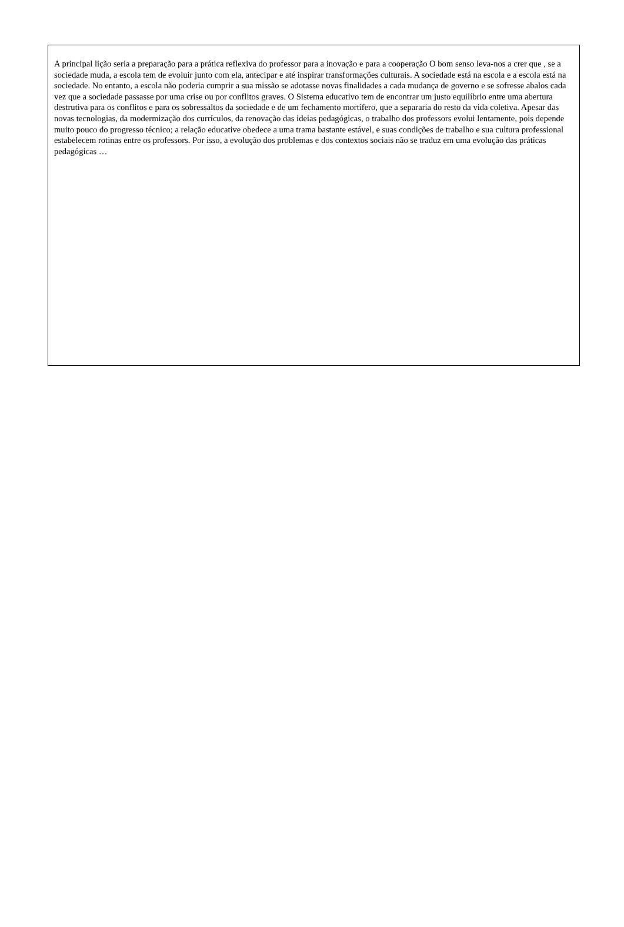A principal lição seria a preparação para a prática reflexiva do professor para a inovação e para a cooperação O bom senso leva-nos a crer que , se a sociedade muda, a escola tem de evoluir junto com ela, antecipar e até inspirar transformações culturais. A sociedade está na escola e a escola está na sociedade. No entanto, a escola não poderia cumprir a sua missão se adotasse novas finalidades a cada mudança de governo e se sofresse abalos cada vez que a sociedade passasse por uma crise ou por conflitos graves. O Sistema educativo tem de encontrar um justo equilíbrio entre uma abertura destrutiva para os conflitos e para os sobressaltos da sociedade e de um fechamento mortífero, que a separaria do resto da vida coletiva. Apesar das novas tecnologias, da modermização dos currículos, da renovação das ideias pedagógicas, o trabalho dos professors evolui lentamente, pois depende muito pouco do progresso técnico; a relação educative obedece a uma trama bastante estável, e suas condições de trabalho e sua cultura professional estabelecem rotinas entre os professors. Por isso, a evolução dos problemas e dos contextos sociais não se traduz em uma evolução das práticas pedagógicas …